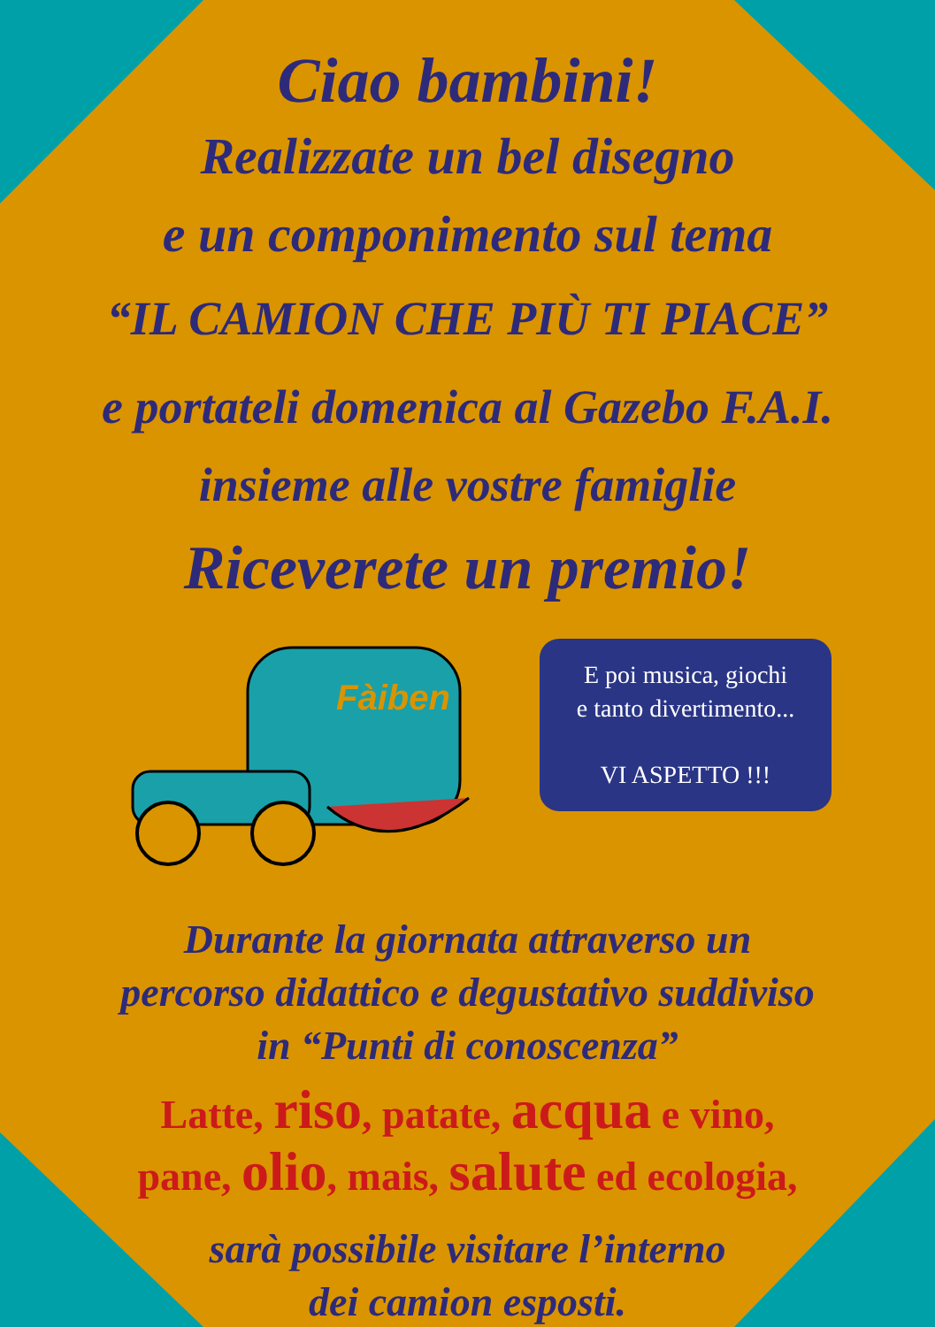Ciao bambini!
Realizzate un bel disegno
e un componimento sul tema
“IL CAMION CHE PIÙ TI PIACE”
e portateli domenica al Gazebo F.A.I.
insieme alle vostre famiglie
Riceverete un premio!
Fàiben
E poi musica, giochi
e tanto divertimento...
VI ASPETTO !!!
Durante la giornata attraverso un
percorso didattico e degustativo suddiviso
in “Punti di conoscenza”
Latte, riso, patate, acqua e vino,
pane, olio, mais, salute ed ecologia,
sarà possibile visitare l’interno
dei camion esposti.